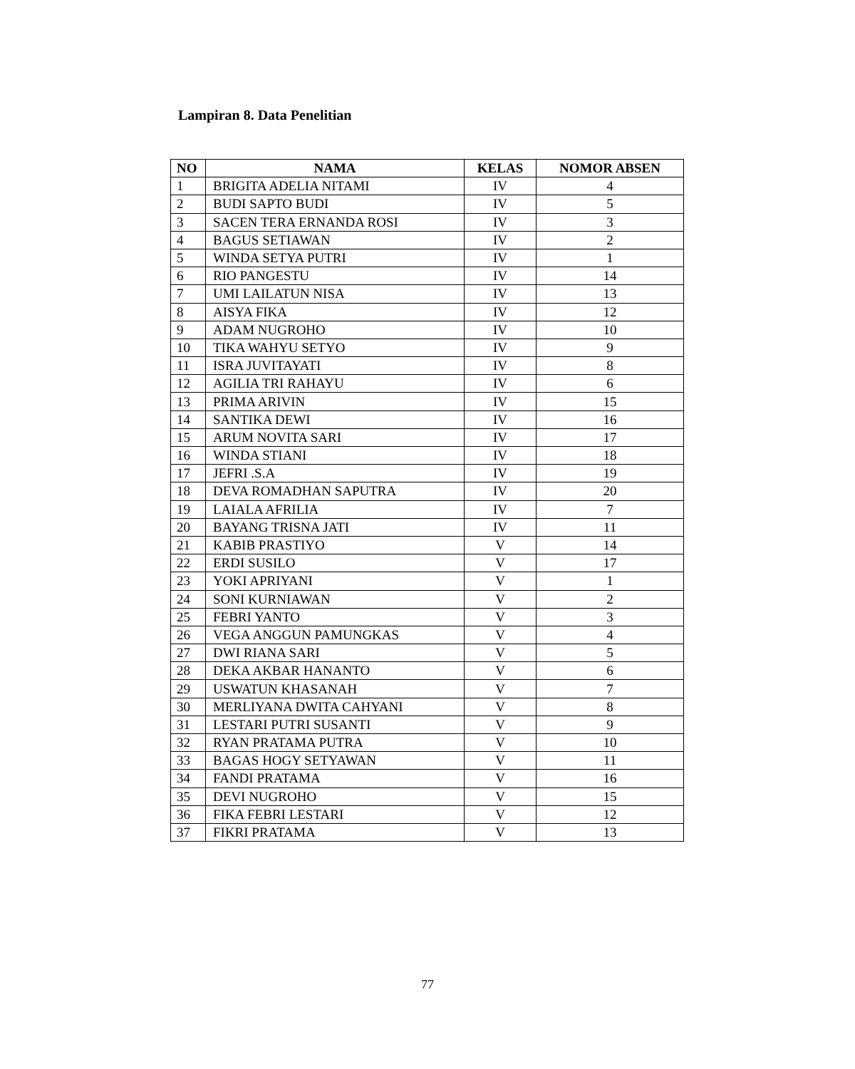Lampiran 8. Data Penelitian
| NO | NAMA | KELAS | NOMOR ABSEN |
| --- | --- | --- | --- |
| 1 | BRIGITA ADELIA NITAMI | IV | 4 |
| 2 | BUDI SAPTO BUDI | IV | 5 |
| 3 | SACEN TERA ERNANDA ROSI | IV | 3 |
| 4 | BAGUS SETIAWAN | IV | 2 |
| 5 | WINDA SETYA PUTRI | IV | 1 |
| 6 | RIO PANGESTU | IV | 14 |
| 7 | UMI LAILATUN NISA | IV | 13 |
| 8 | AISYA FIKA | IV | 12 |
| 9 | ADAM NUGROHO | IV | 10 |
| 10 | TIKA WAHYU SETYO | IV | 9 |
| 11 | ISRA JUVITAYATI | IV | 8 |
| 12 | AGILIA TRI RAHAYU | IV | 6 |
| 13 | PRIMA ARIVIN | IV | 15 |
| 14 | SANTIKA DEWI | IV | 16 |
| 15 | ARUM NOVITA SARI | IV | 17 |
| 16 | WINDA STIANI | IV | 18 |
| 17 | JEFRI .S.A | IV | 19 |
| 18 | DEVA ROMADHAN SAPUTRA | IV | 20 |
| 19 | LAIALA AFRILIA | IV | 7 |
| 20 | BAYANG TRISNA JATI | IV | 11 |
| 21 | KABIB PRASTIYO | V | 14 |
| 22 | ERDI SUSILO | V | 17 |
| 23 | YOKI APRIYANI | V | 1 |
| 24 | SONI KURNIAWAN | V | 2 |
| 25 | FEBRI YANTO | V | 3 |
| 26 | VEGA ANGGUN PAMUNGKAS | V | 4 |
| 27 | DWI RIANA SARI | V | 5 |
| 28 | DEKA AKBAR HANANTO | V | 6 |
| 29 | USWATUN KHASANAH | V | 7 |
| 30 | MERLIYANA DWITA CAHYANI | V | 8 |
| 31 | LESTARI PUTRI SUSANTI | V | 9 |
| 32 | RYAN PRATAMA PUTRA | V | 10 |
| 33 | BAGAS HOGY SETYAWAN | V | 11 |
| 34 | FANDI PRATAMA | V | 16 |
| 35 | DEVI NUGROHO | V | 15 |
| 36 | FIKA FEBRI LESTARI | V | 12 |
| 37 | FIKRI PRATAMA | V | 13 |
77